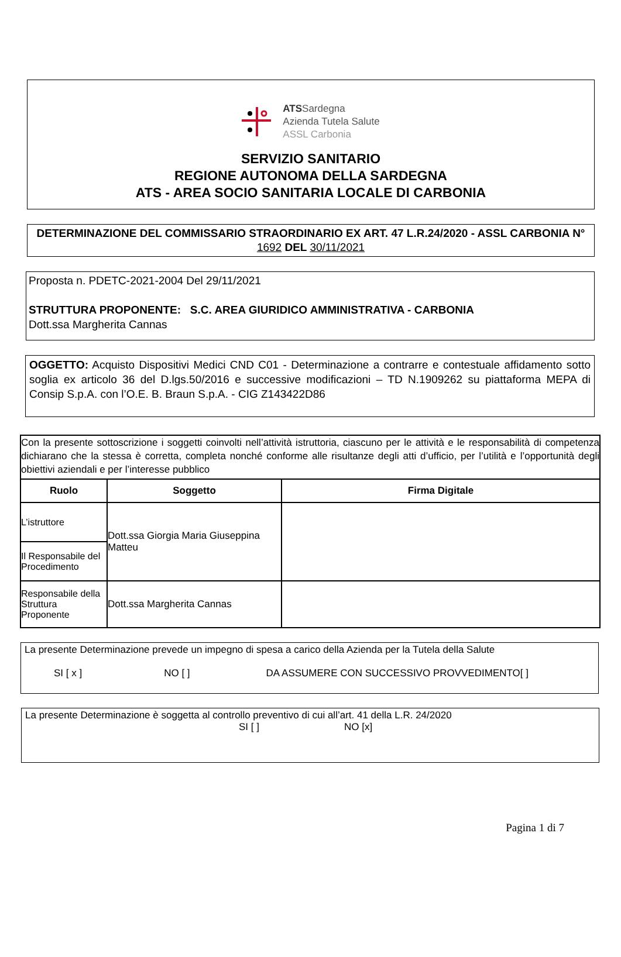ATSSardegna
Azienda Tutela Salute
ASSL Carbonia
SERVIZIO SANITARIO
REGIONE AUTONOMA DELLA SARDEGNA
ATS - AREA SOCIO SANITARIA LOCALE DI CARBONIA
DETERMINAZIONE DEL COMMISSARIO STRAORDINARIO EX ART. 47 L.R.24/2020 - ASSL CARBONIA N° 1692 DEL 30/11/2021
Proposta n. PDETC-2021-2004 Del 29/11/2021
STRUTTURA PROPONENTE: S.C. AREA GIURIDICO AMMINISTRATIVA - CARBONIA
Dott.ssa Margherita Cannas
OGGETTO: Acquisto Dispositivi Medici CND C01 - Determinazione a contrarre e contestuale affidamento sotto soglia ex articolo 36 del D.lgs.50/2016 e successive modificazioni – TD N.1909262 su piattaforma MEPA di Consip S.p.A. con l’O.E. B. Braun S.p.A. - CIG Z143422D86
| Con la presente sottoscrizione i soggetti coinvolti nell’attività istruttoria, ciascuno per le attività e le responsabilità di competenza dichiarano che la stessa è corretta, completa nonché conforme alle risultanze degli atti d’ufficio, per l’utilità e l’opportunità degli obiettivi aziendali e per l’interesse pubblico | | |
| Ruolo | Soggetto | Firma Digitale |
| L’istruttore | Dott.ssa Giorgia Maria Giuseppina Matteu | |
| Il Responsabile del Procedimento | | |
| Responsabile della Struttura Proponente | Dott.ssa Margherita Cannas | |
La presente Determinazione prevede un impegno di spesa a carico della Azienda per la Tutela della Salute
SI [ x ] NO [ ] DA ASSUMERE CON SUCCESSIVO PROVVEDIMENTO[ ]
La presente Determinazione è soggetta al controllo preventivo di cui all’art. 41 della L.R. 24/2020
SI [ ] NO [x]
Pagina 1 di 7